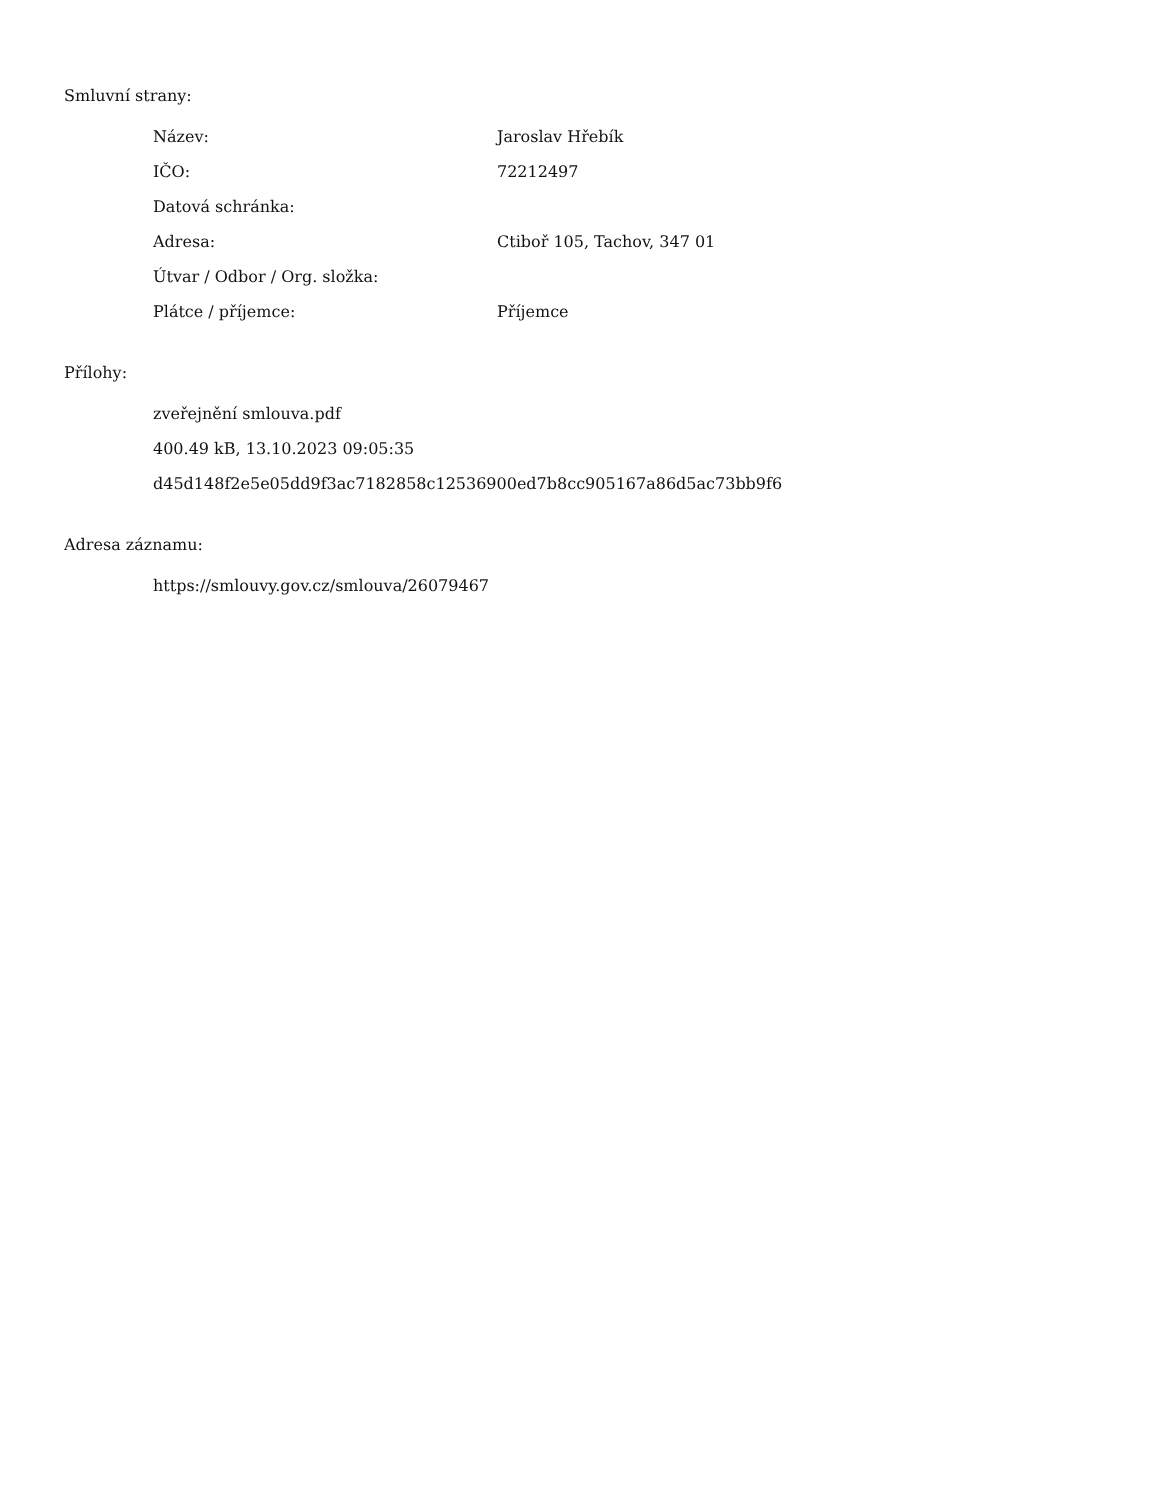Smluvní strany:
| Název: | Jaroslav Hřebík |
| IČO: | 72212497 |
| Datová schránka: | |
| Adresa: | Ctiboř 105, Tachov, 347 01 |
| Útvar / Odbor / Org. složka: | |
| Plátce / příjemce: | Příjemce |
Přílohy:
zveřejnění smlouva.pdf
400.49 kB, 13.10.2023 09:05:35
d45d148f2e5e05dd9f3ac7182858c12536900ed7b8cc905167a86d5ac73bb9f6
Adresa záznamu:
https://smlouvy.gov.cz/smlouva/26079467